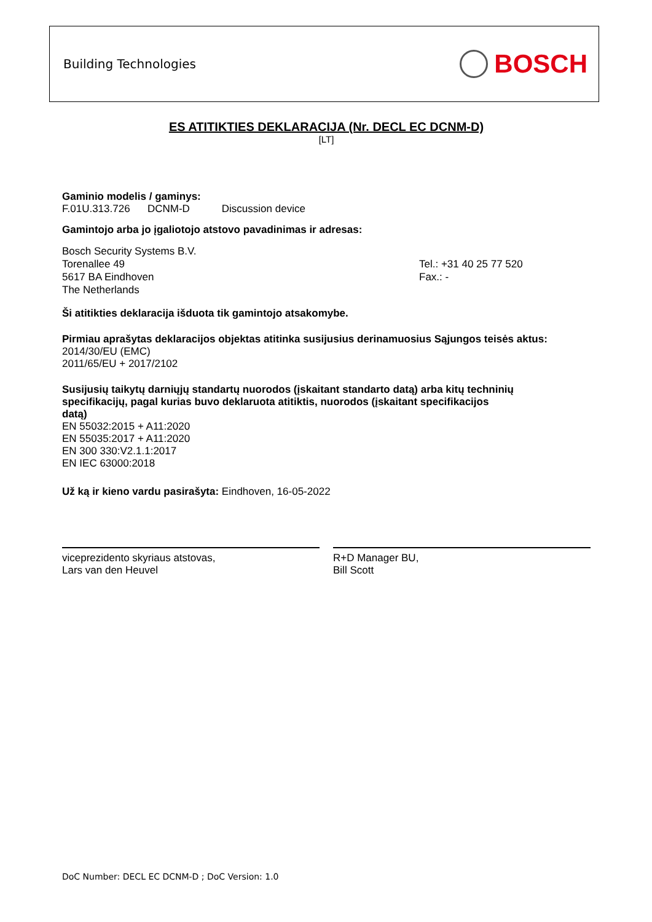Building Technologies BOSCH
ES ATITIKTIES DEKLARACIJA (Nr. DECL EC DCNM-D)
[LT]
Gaminio modelis / gaminys:
F.01U.313.726 DCNM-D Discussion device
Gamintojo arba jo įgaliotojo atstovo pavadinimas ir adresas:
Bosch Security Systems B.V.
Torenallee 49
5617 BA Eindhoven
The Netherlands
Tel.: +31 40 25 77 520
Fax.: -
Ši atitikties deklaracija išduota tik gamintojo atsakomybe.
Pirmiau aprašytas deklaracijos objektas atitinka susijusius derinamuosius Sąjungos teisės aktus:
2014/30/EU (EMC)
2011/65/EU + 2017/2102
Susijusių taikytų darniųjų standartų nuorodos (įskaitant standarto datą) arba kitų techninių
specifikacijų, pagal kurias buvo deklaruota atitiktis, nuorodos (įskaitant specifikacijos
datą)
EN 55032:2015 + A11:2020
EN 55035:2017 + A11:2020
EN 300 330:V2.1.1:2017
EN IEC 63000:2018
Už ką ir kieno vardu pasirašyta: Eindhoven, 16-05-2022
viceprezidento skyriaus atstovas,
Lars van den Heuvel
R+D Manager BU,
Bill Scott
DoC Number: DECL EC DCNM-D ; DoC Version: 1.0